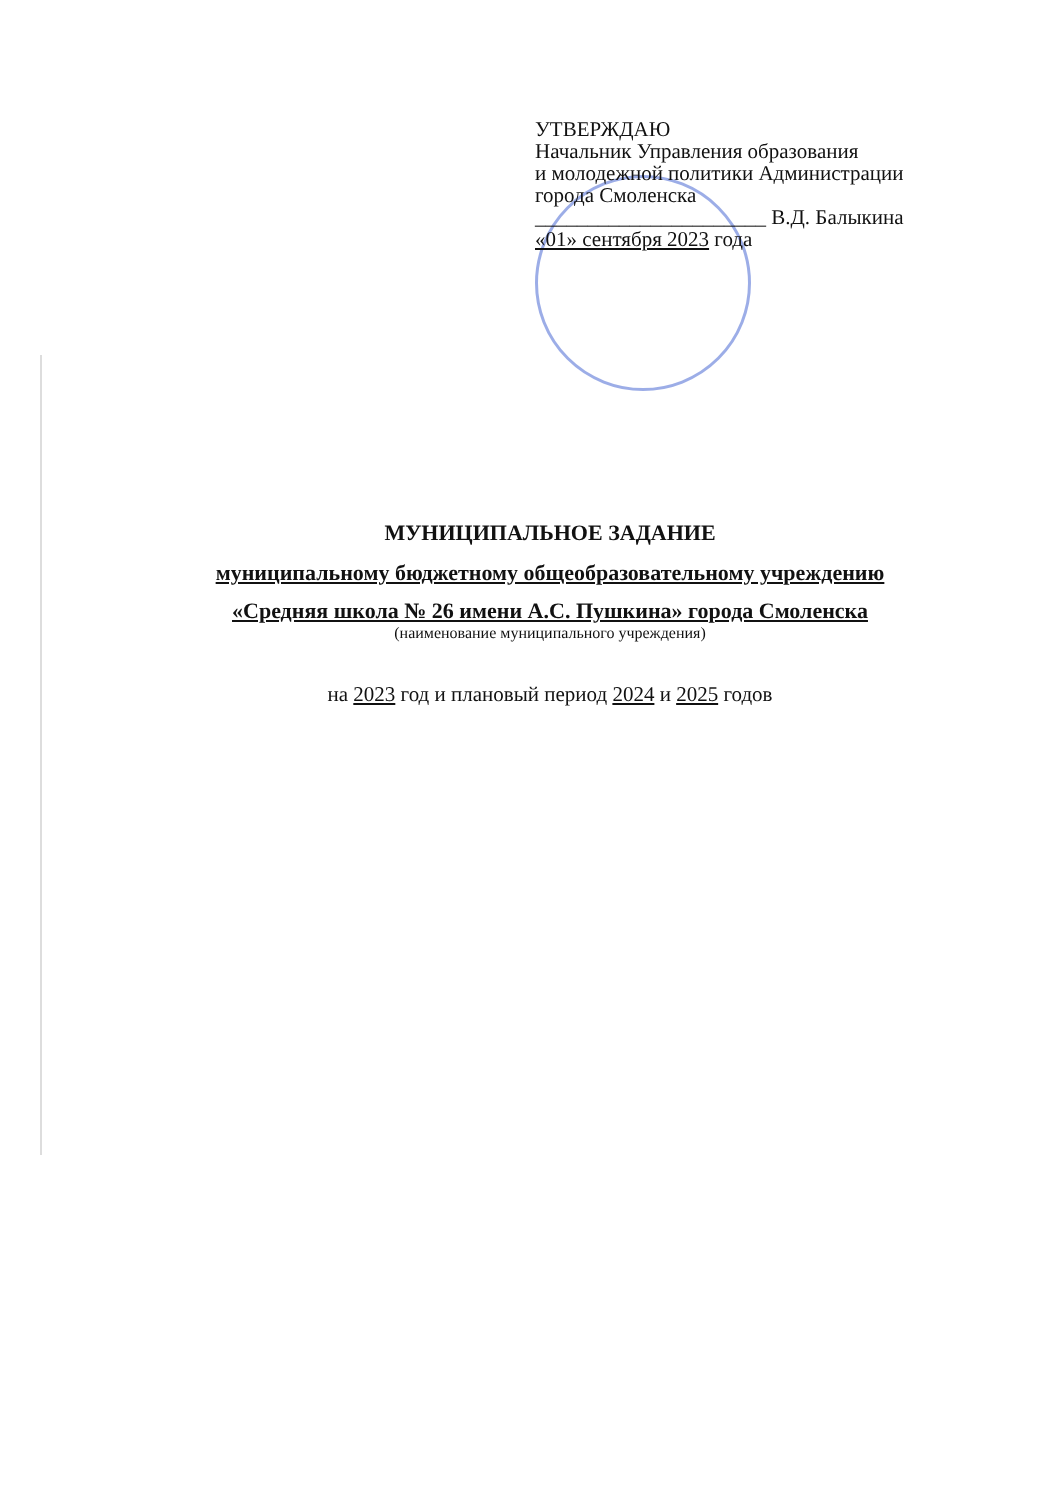УТВЕРЖДАЮ
Начальник Управления образования
и молодежной политики Администрации
города Смоленска
______________________ В.Д. Балыкина
«01» сентября 2023 года
МУНИЦИПАЛЬНОЕ ЗАДАНИЕ
муниципальному бюджетному общеобразовательному учреждению
«Средняя школа № 26 имени А.С. Пушкина» города Смоленска
(наименование муниципального учреждения)
на 2023 год и плановый период 2024 и 2025 годов